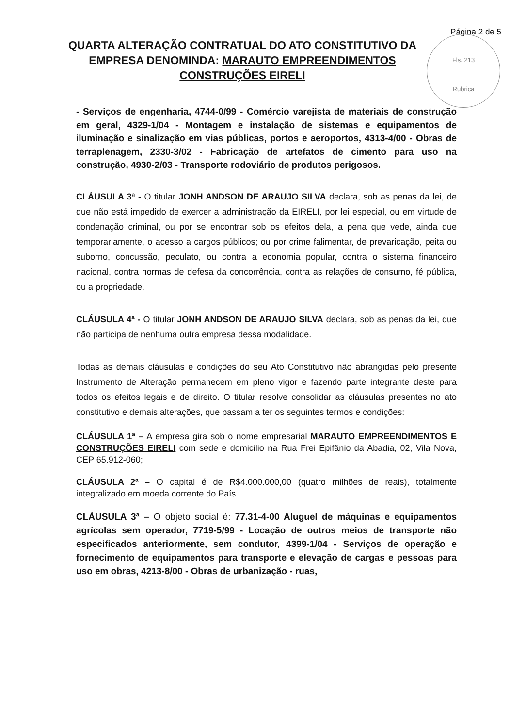Página 2 de 5
Fls. 213
Rubrica
QUARTA ALTERAÇÃO CONTRATUAL DO ATO CONSTITUTIVO DA
EMPRESA DENOMINDA: MARAUTO EMPREENDIMENTOS
CONSTRUÇÕES EIRELI
- Serviços de engenharia, 4744-0/99 - Comércio varejista de materiais de construção em geral, 4329-1/04 - Montagem e instalação de sistemas e equipamentos de iluminação e sinalização em vias públicas, portos e aeroportos, 4313-4/00 - Obras de terraplenagem, 2330-3/02 - Fabricação de artefatos de cimento para uso na construção, 4930-2/03 - Transporte rodoviário de produtos perigosos.
CLÁUSULA 3ª - O titular JONH ANDSON DE ARAUJO SILVA declara, sob as penas da lei, de que não está impedido de exercer a administração da EIRELI, por lei especial, ou em virtude de condenação criminal, ou por se encontrar sob os efeitos dela, a pena que vede, ainda que temporariamente, o acesso a cargos públicos; ou por crime falimentar, de prevaricação, peita ou suborno, concussão, peculato, ou contra a economia popular, contra o sistema financeiro nacional, contra normas de defesa da concorrência, contra as relações de consumo, fé pública, ou a propriedade.
CLÁUSULA 4ª - O titular JONH ANDSON DE ARAUJO SILVA declara, sob as penas da lei, que não participa de nenhuma outra empresa dessa modalidade.
Todas as demais cláusulas e condições do seu Ato Constitutivo não abrangidas pelo presente Instrumento de Alteração permanecem em pleno vigor e fazendo parte integrante deste para todos os efeitos legais e de direito. O titular resolve consolidar as cláusulas presentes no ato constitutivo e demais alterações, que passam a ter os seguintes termos e condições:
CLÁUSULA 1ª – A empresa gira sob o nome empresarial MARAUTO EMPREENDIMENTOS E CONSTRUÇÕES EIRELI com sede e domicilio na Rua Frei Epifânio da Abadia, 02, Vila Nova, CEP 65.912-060;
CLÁUSULA 2ª – O capital é de R$4.000.000,00 (quatro milhões de reais), totalmente integralizado em moeda corrente do País.
CLÁUSULA 3ª – O objeto social é: 77.31-4-00 Aluguel de máquinas e equipamentos agrícolas sem operador, 7719-5/99 - Locação de outros meios de transporte não especificados anteriormente, sem condutor, 4399-1/04 - Serviços de operação e fornecimento de equipamentos para transporte e elevação de cargas e pessoas para uso em obras, 4213-8/00 - Obras de urbanização - ruas,